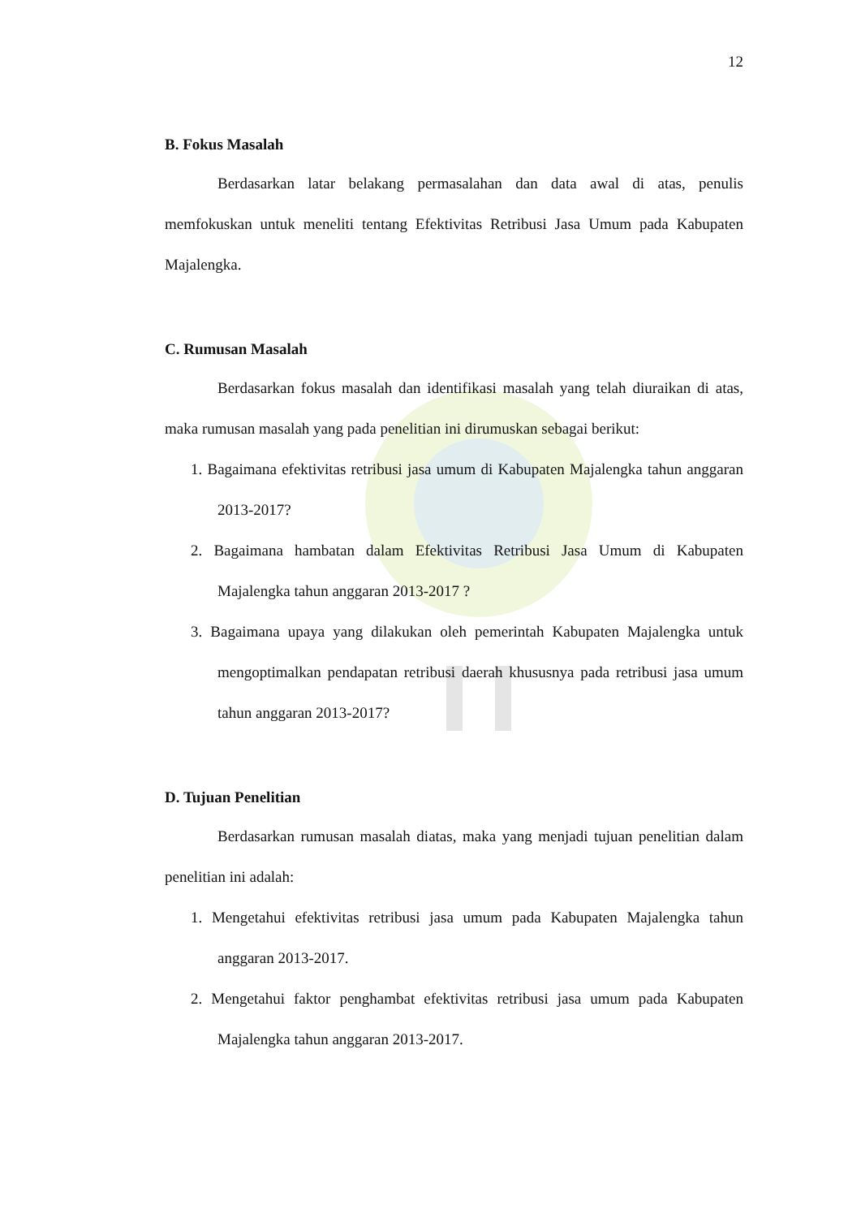12
B. Fokus Masalah
Berdasarkan latar belakang permasalahan dan data awal di atas, penulis memfokuskan untuk meneliti tentang Efektivitas Retribusi Jasa Umum pada Kabupaten Majalengka.
C. Rumusan Masalah
Berdasarkan fokus masalah dan identifikasi masalah yang telah diuraikan di atas, maka rumusan masalah yang pada penelitian ini dirumuskan sebagai berikut:
1. Bagaimana efektivitas retribusi jasa umum di Kabupaten Majalengka tahun anggaran 2013-2017?
2. Bagaimana hambatan dalam Efektivitas Retribusi Jasa Umum di Kabupaten Majalengka tahun anggaran 2013-2017 ?
3. Bagaimana upaya yang dilakukan oleh pemerintah Kabupaten Majalengka untuk mengoptimalkan pendapatan retribusi daerah khususnya pada retribusi jasa umum tahun anggaran 2013-2017?
D. Tujuan Penelitian
Berdasarkan rumusan masalah diatas, maka yang menjadi tujuan penelitian dalam penelitian ini adalah:
1. Mengetahui efektivitas retribusi jasa umum pada Kabupaten Majalengka tahun anggaran 2013-2017.
2. Mengetahui faktor penghambat efektivitas retribusi jasa umum pada Kabupaten Majalengka tahun anggaran 2013-2017.